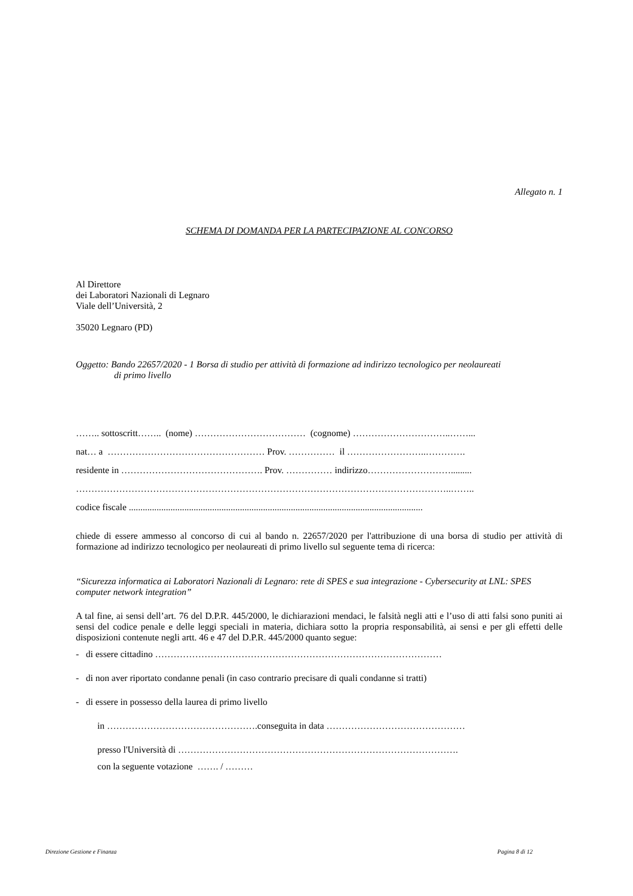Allegato n. 1
SCHEMA DI DOMANDA PER LA PARTECIPAZIONE AL CONCORSO
Al Direttore
dei Laboratori Nazionali di Legnaro
Viale dell’Università, 2
35020 Legnaro (PD)
Oggetto: Bando 22657/2020 - 1 Borsa di studio per attività di formazione ad indirizzo tecnologico per neolaureati
di primo livello
…….. sottoscritt…….. (nome) ……………………………… (cognome) …………………………..……...
nat… a …………………………………………… Prov. …………… il ……………………..………….
residente in ………………………………………. Prov. …………… indirizzo……………………….........
…………………………………………………………………………………………………………..……..
codice fiscale ...............................................................................................................................
chiede di essere ammesso al concorso di cui al bando n. 22657/2020 per l'attribuzione di una borsa di studio per attività di formazione ad indirizzo tecnologico per neolaureati di primo livello sul seguente tema di ricerca:
“Sicurezza informatica ai Laboratori Nazionali di Legnaro: rete di SPES e sua integrazione - Cybersecurity at LNL: SPES computer network integration”
A tal fine, ai sensi dell’art. 76 del D.P.R. 445/2000, le dichiarazioni mendaci, le falsità negli atti e l’uso di atti falsi sono puniti ai sensi del codice penale e delle leggi speciali in materia, dichiara sotto la propria responsabilità, ai sensi e per gli effetti delle disposizioni contenute negli artt. 46 e 47 del D.P.R. 445/2000 quanto segue:
- di essere cittadino …………………………………………………………………………………
- di non aver riportato condanne penali (in caso contrario precisare di quali condanne si tratti)
- di essere in possesso della laurea di primo livello
in ………………………………………….conseguita in data ………………………………………
presso l'Università di ……………………………………………………………………………….
con la seguente votazione ……. / ………
Direzione Gestione e Finanza Pagina 8 di 12